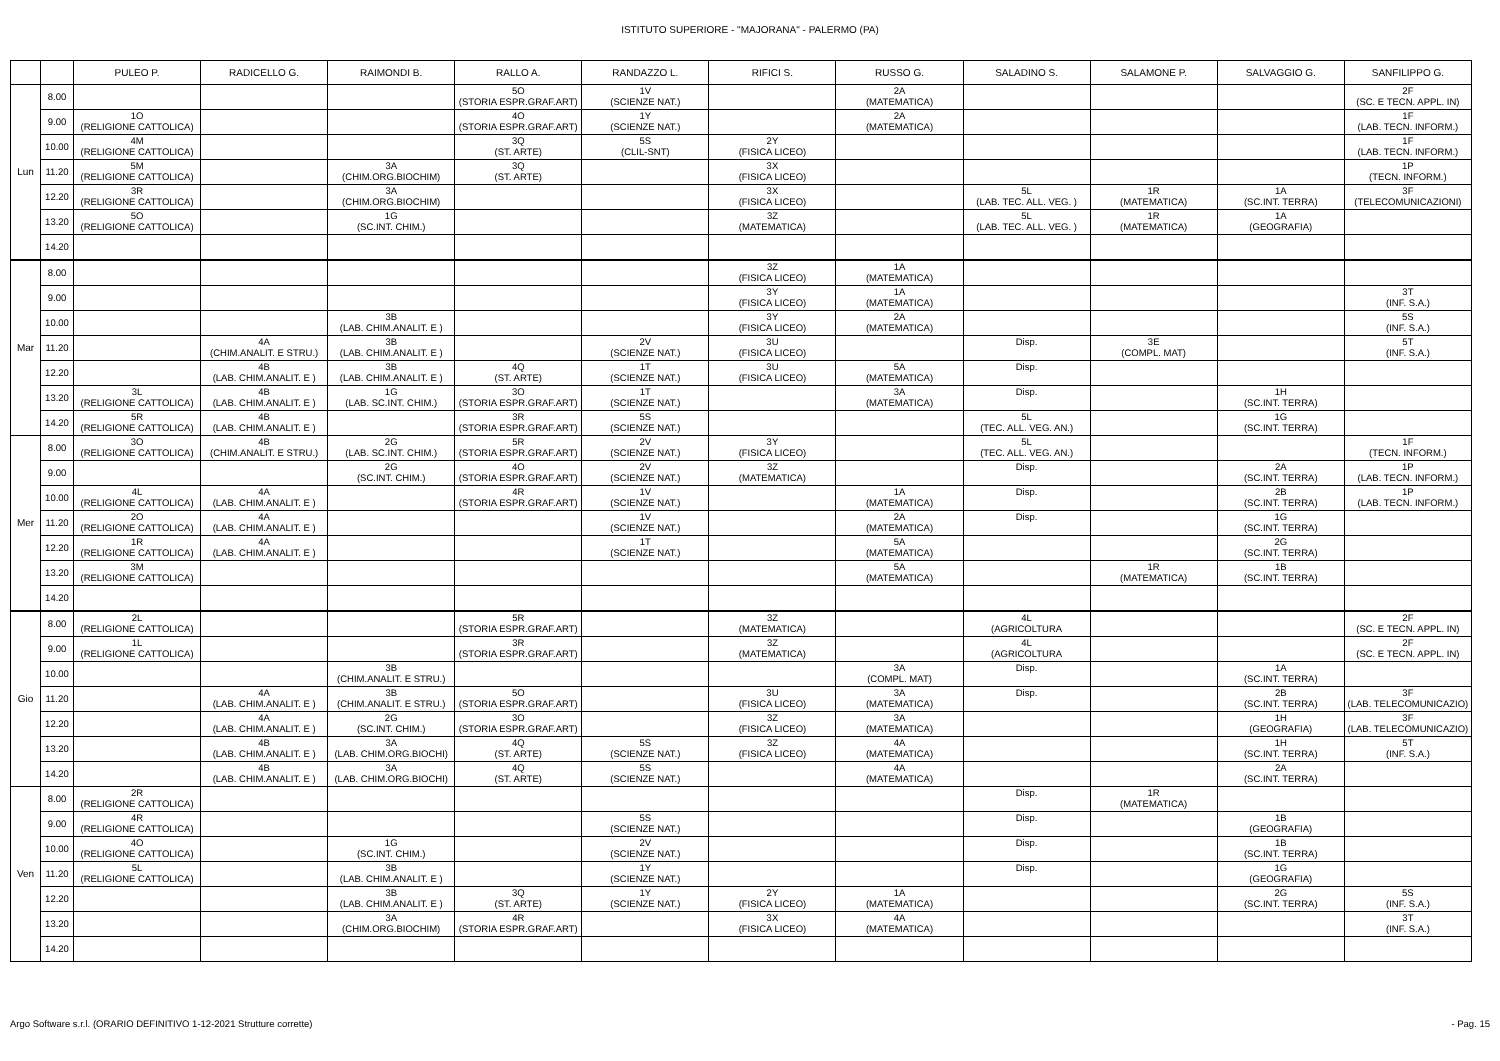ISTITUTO SUPERIORE - "MAJORANA" - PALERMO (PA)
| | | PULEO P. | RADICELLO G. | RAIMONDI B. | RALLO A. | RANDAZZO L. | RIFICI S. | RUSSO G. | SALADINO S. | SALAMONE P. | SALVAGGIO G. | SANFILIPPO G. |
| --- | --- | --- | --- | --- | --- | --- | --- | --- | --- | --- | --- | --- |
| Lun | 8.00 | | | | 5O (STORIA ESPR.GRAF.ART) | 1V (SCIENZE NAT.) | | 2A (MATEMATICA) | | | | 2F (SC. E TECN. APPL. IN) |
| | 9.00 | 1O (RELIGIONE CATTOLICA) | | | 4O (STORIA ESPR.GRAF.ART) | 1Y (SCIENZE NAT.) | | 2A (MATEMATICA) | | | | 1F (LAB. TECN. INFORM.) |
| | 10.00 | 4M (RELIGIONE CATTOLICA) | | | 3Q (ST. ARTE) | 5S (CLIL-SNT) | 2Y (FISICA LICEO) | | | | | 1F (LAB. TECN. INFORM.) |
| | 11.20 | 5M (RELIGIONE CATTOLICA) | | 3A (CHIM.ORG.BIOCHIM) | 3Q (ST. ARTE) | | 3X (FISICA LICEO) | | | | | 1P (TECN. INFORM.) |
| | 12.20 | 3R (RELIGIONE CATTOLICA) | | 3A (CHIM.ORG.BIOCHIM) | | | 3X (FISICA LICEO) | | 5L (LAB. TEC. ALL. VEG. ) | 1R (MATEMATICA) | 1A (SC.INT. TERRA) | 3F (TELECOMUNICAZIONI) |
| | 13.20 | 5O (RELIGIONE CATTOLICA) | | 1G (SC.INT. CHIM.) | | | 3Z (MATEMATICA) | | 5L (LAB. TEC. ALL. VEG. ) | 1R (MATEMATICA) | 1A (GEOGRAFIA) | |
| | 14.20 | | | | | | | | | | | |
| Mar | 8.00 | | | | | | 3Z (FISICA LICEO) | 1A (MATEMATICA) | | | | |
| | 9.00 | | | | | | 3Y (FISICA LICEO) | 1A (MATEMATICA) | | | | 3T (INF. S.A.) |
| | 10.00 | | | 3B (LAB. CHIM.ANALIT. E ) | | | 3Y (FISICA LICEO) | 2A (MATEMATICA) | | | | 5S (INF. S.A.) |
| | 11.20 | | 4A (CHIM.ANALIT. E STRU.) | 3B (LAB. CHIM.ANALIT. E ) | | 2V (SCIENZE NAT.) | 3U (FISICA LICEO) | | Disp. | 3E (COMPL. MAT) | | 5T (INF. S.A.) |
| | 12.20 | | 4B (LAB. CHIM.ANALIT. E ) | 3B (LAB. CHIM.ANALIT. E ) | 4Q (ST. ARTE) | 1T (SCIENZE NAT.) | 3U (FISICA LICEO) | 5A (MATEMATICA) | Disp. | | | |
| | 13.20 | 3L (RELIGIONE CATTOLICA) | 4B (LAB. CHIM.ANALIT. E ) | 1G (LAB. SC.INT. CHIM.) | 3O (STORIA ESPR.GRAF.ART) | 1T (SCIENZE NAT.) | | 3A (MATEMATICA) | Disp. | | 1H (SC.INT. TERRA) | |
| | 14.20 | 5R (RELIGIONE CATTOLICA) | 4B (LAB. CHIM.ANALIT. E ) | | 3R (STORIA ESPR.GRAF.ART) | 5S (SCIENZE NAT.) | | | 5L (TEC. ALL. VEG. AN.) | | 1G (SC.INT. TERRA) | |
| Mer | 8.00 | 3O (RELIGIONE CATTOLICA) | 4B (CHIM.ANALIT. E STRU.) | 2G (LAB. SC.INT. CHIM.) | 5R (STORIA ESPR.GRAF.ART) | 2V (SCIENZE NAT.) | 3Y (FISICA LICEO) | | 5L (TEC. ALL. VEG. AN.) | | | 1F (TECN. INFORM.) |
| | 9.00 | | | 2G (SC.INT. CHIM.) | 4O (STORIA ESPR.GRAF.ART) | 2V (SCIENZE NAT.) | 3Z (MATEMATICA) | | Disp. | | 2A (SC.INT. TERRA) | 1P (LAB. TECN. INFORM.) |
| | 10.00 | 4L (RELIGIONE CATTOLICA) | 4A (LAB. CHIM.ANALIT. E ) | | 4R (STORIA ESPR.GRAF.ART) | 1V (SCIENZE NAT.) | | 1A (MATEMATICA) | Disp. | | 2B (SC.INT. TERRA) | 1P (LAB. TECN. INFORM.) |
| | 11.20 | 2O (RELIGIONE CATTOLICA) | 4A (LAB. CHIM.ANALIT. E ) | | | 1V (SCIENZE NAT.) | | 2A (MATEMATICA) | Disp. | | 1G (SC.INT. TERRA) | |
| | 12.20 | 1R (RELIGIONE CATTOLICA) | 4A (LAB. CHIM.ANALIT. E ) | | | 1T (SCIENZE NAT.) | | 5A (MATEMATICA) | | | 2G (SC.INT. TERRA) | |
| | 13.20 | 3M (RELIGIONE CATTOLICA) | | | | | | 5A (MATEMATICA) | | 1R (MATEMATICA) | 1B (SC.INT. TERRA) | |
| | 14.20 | | | | | | | | | | | |
| Gio | 8.00 | 2L (RELIGIONE CATTOLICA) | | | 5R (STORIA ESPR.GRAF.ART) | | 3Z (MATEMATICA) | | 4L (AGRICOLTURA | | | 2F (SC. E TECN. APPL. IN) |
| | 9.00 | 1L (RELIGIONE CATTOLICA) | | | 3R (STORIA ESPR.GRAF.ART) | | 3Z (MATEMATICA) | | 4L (AGRICOLTURA | | | 2F (SC. E TECN. APPL. IN) |
| | 10.00 | | | 3B (CHIM.ANALIT. E STRU.) | | | | 3A (COMPL. MAT) | Disp. | | 1A (SC.INT. TERRA) | |
| | 11.20 | | 4A (LAB. CHIM.ANALIT. E ) | 3B (CHIM.ANALIT. E STRU.) | 5O (STORIA ESPR.GRAF.ART) | | 3U (FISICA LICEO) | 3A (MATEMATICA) | Disp. | | 2B (SC.INT. TERRA) | 3F (LAB. TELECOMUNICAZIO) |
| | 12.20 | | 4A (LAB. CHIM.ANALIT. E ) | 2G (SC.INT. CHIM.) | 3O (STORIA ESPR.GRAF.ART) | | 3Z (FISICA LICEO) | 3A (MATEMATICA) | | | 1H (GEOGRAFIA) | 3F (LAB. TELECOMUNICAZIO) |
| | 13.20 | | 4B (LAB. CHIM.ANALIT. E ) | 3A (LAB. CHIM.ORG.BIOCHI) | 4Q (ST. ARTE) | 5S (SCIENZE NAT.) | 3Z (FISICA LICEO) | 4A (MATEMATICA) | | | 1H (SC.INT. TERRA) | 5T (INF. S.A.) |
| | 14.20 | | 4B (LAB. CHIM.ANALIT. E ) | 3A (LAB. CHIM.ORG.BIOCHI) | 4Q (ST. ARTE) | 5S (SCIENZE NAT.) | | 4A (MATEMATICA) | | | 2A (SC.INT. TERRA) | |
| Ven | 8.00 | 2R (RELIGIONE CATTOLICA) | | | | | | | Disp. | 1R (MATEMATICA) | | |
| | 9.00 | 4R (RELIGIONE CATTOLICA) | | | | 5S (SCIENZE NAT.) | | | Disp. | | 1B (GEOGRAFIA) | |
| | 10.00 | 4O (RELIGIONE CATTOLICA) | | 1G (SC.INT. CHIM.) | | 2V (SCIENZE NAT.) | | | Disp. | | 1B (SC.INT. TERRA) | |
| | 11.20 | 5L (RELIGIONE CATTOLICA) | | 3B (LAB. CHIM.ANALIT. E ) | | 1Y (SCIENZE NAT.) | | | Disp. | | 1G (GEOGRAFIA) | |
| | 12.20 | | | 3B (LAB. CHIM.ANALIT. E ) | 3Q (ST. ARTE) | 1Y (SCIENZE NAT.) | 2Y (FISICA LICEO) | 1A (MATEMATICA) | | | 2G (SC.INT. TERRA) | 5S (INF. S.A.) |
| | 13.20 | | | 3A (CHIM.ORG.BIOCHIM) | 4R (STORIA ESPR.GRAF.ART) | | 3X (FISICA LICEO) | 4A (MATEMATICA) | | | | 3T (INF. S.A.) |
| | 14.20 | | | | | | | | | | | |
Argo Software s.r.l. (ORARIO DEFINITIVO 1-12-2021 Strutture corrette) - Pag. 15